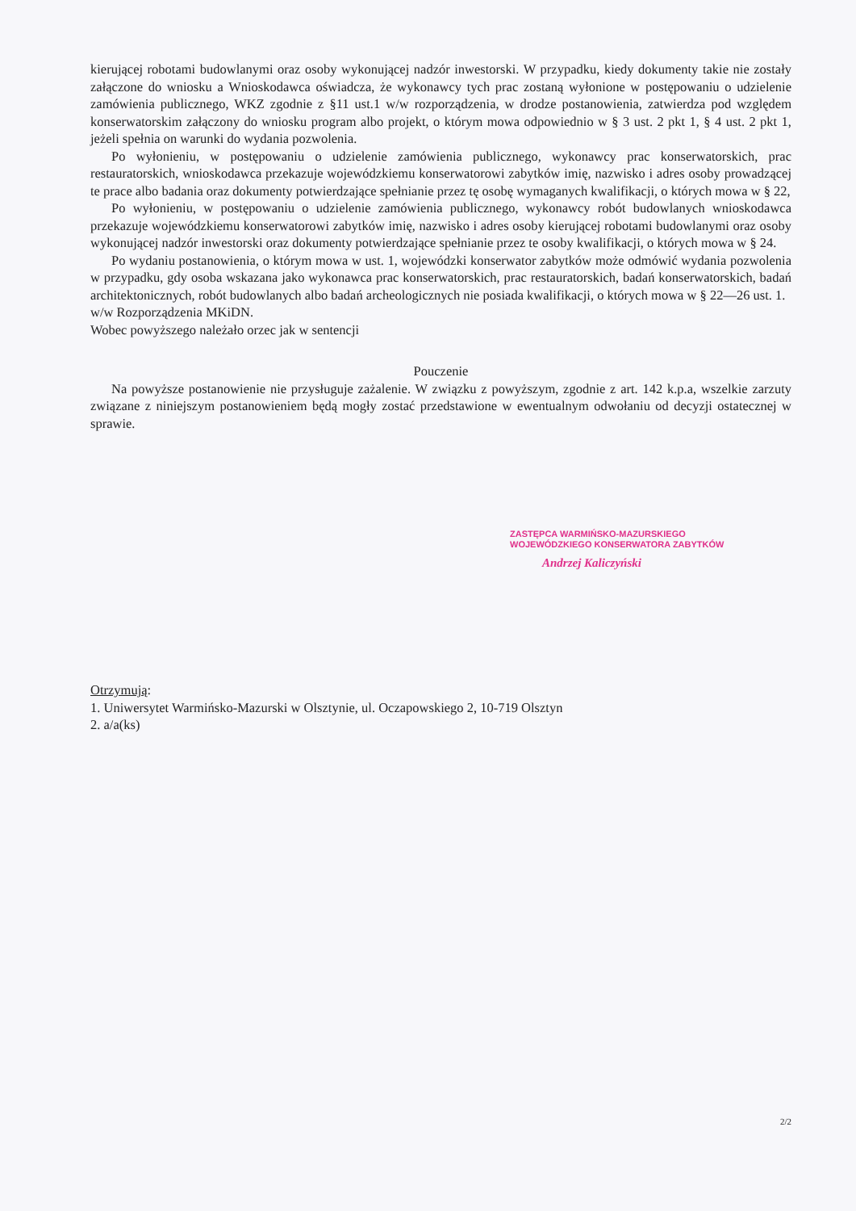kierującej robotami budowlanymi oraz osoby wykonującej nadzór inwestorski. W przypadku, kiedy dokumenty takie nie zostały załączone do wniosku a Wnioskodawca oświadcza, że wykonawcy tych prac zostaną wyłonione w postępowaniu o udzielenie zamówienia publicznego, WKZ zgodnie z §11 ust.1 w/w rozporządzenia, w drodze postanowienia, zatwierdza pod względem konserwatorskim załączony do wniosku program albo projekt, o którym mowa odpowiednio w § 3 ust. 2 pkt 1, § 4 ust. 2 pkt 1, jeżeli spełnia on warunki do wydania pozwolenia.
Po wyłonieniu, w postępowaniu o udzielenie zamówienia publicznego, wykonawcy prac konserwatorskich, prac restauratorskich, wnioskodawca przekazuje wojewódzkiemu konserwatorowi zabytków imię, nazwisko i adres osoby prowadzącej te prace albo badania oraz dokumenty potwierdzające spełnianie przez tę osobę wymaganych kwalifikacji, o których mowa w § 22,
Po wyłonieniu, w postępowaniu o udzielenie zamówienia publicznego, wykonawcy robót budowlanych wnioskodawca przekazuje wojewódzkiemu konserwatorowi zabytków imię, nazwisko i adres osoby kierującej robotami budowlanymi oraz osoby wykonującej nadzór inwestorski oraz dokumenty potwierdzające spełnianie przez te osoby kwalifikacji, o których mowa w § 24.
Po wydaniu postanowienia, o którym mowa w ust. 1, wojewódzki konserwator zabytków może odmówić wydania pozwolenia w przypadku, gdy osoba wskazana jako wykonawca prac konserwatorskich, prac restauratorskich, badań konserwatorskich, badań architektonicznych, robót budowlanych albo badań archeologicznych nie posiada kwalifikacji, o których mowa w § 22—26 ust. 1.
w/w Rozporządzenia MKiDN.
Wobec powyższego należało orzec jak w sentencji
Pouczenie
Na powyższe postanowienie nie przysługuje zażalenie. W związku z powyższym, zgodnie z art. 142 k.p.a, wszelkie zarzuty związane z niniejszym postanowieniem będą mogły zostać przedstawione w ewentualnym odwołaniu od decyzji ostatecznej w sprawie.
ZASTĘPCA WARMIŃSKO-MAZURSKIEGO
WOJEWÓDZKIEGO KONSERWATORA ZABYTKÓW
Andrzej Kaliczyński
Otrzymują:
1. Uniwersytet Warmińsko-Mazurski w Olsztynie, ul. Oczapowskiego 2, 10-719 Olsztyn
2. a/a(ks)
2/2